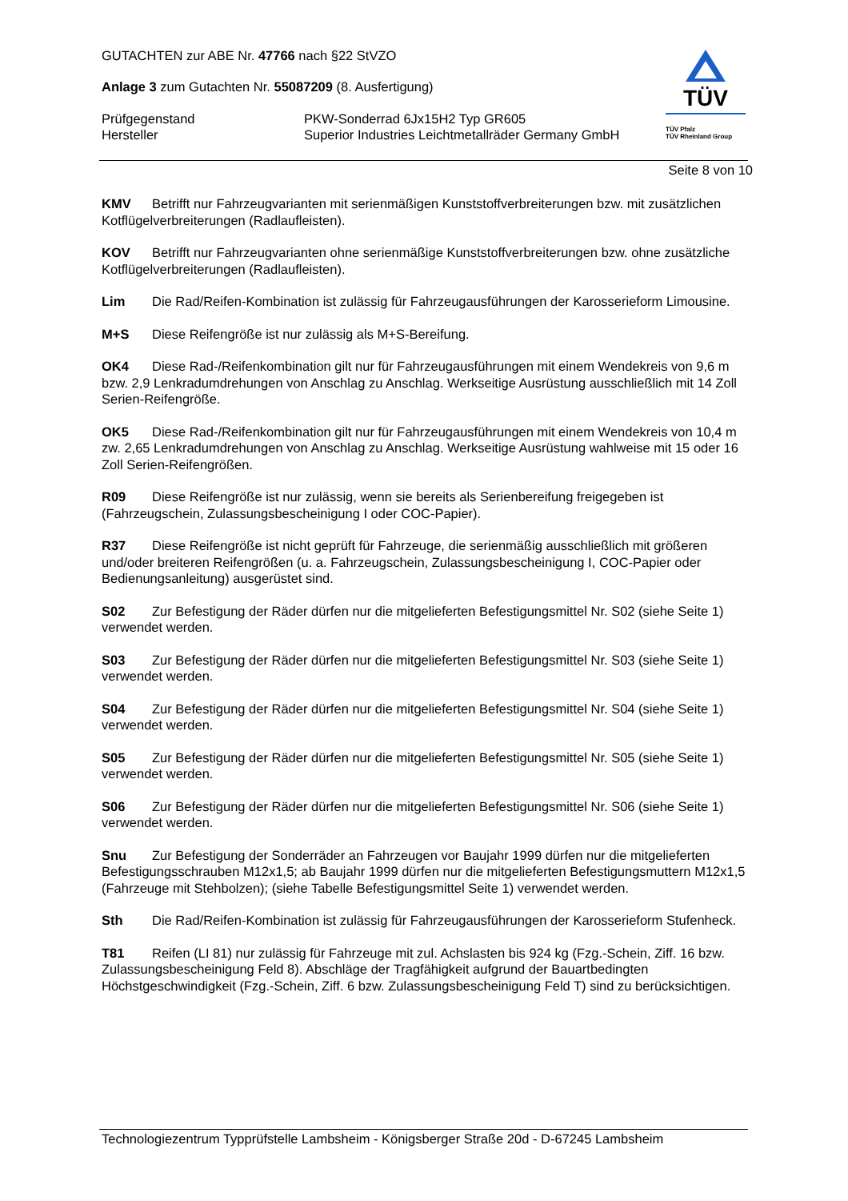GUTACHTEN zur ABE Nr. 47766 nach §22 StVZO
Anlage 3 zum Gutachten Nr. 55087209 (8. Ausfertigung)
Prüfgegenstand PKW-Sonderrad 6Jx15H2 Typ GR605
Hersteller Superior Industries Leichtmetallräder Germany GmbH
TÜV
TÜV Pfalz
TÜV Rheinland Group
Seite 8 von 10
KMV Betrifft nur Fahrzeugvarianten mit serienmäßigen Kunststoffverbreiterungen bzw. mit zusätzlichen Kotflügelverbreiterungen (Radlaufleisten).
KOV Betrifft nur Fahrzeugvarianten ohne serienmäßige Kunststoffverbreiterungen bzw. ohne zusätzliche Kotflügelverbreiterungen (Radlaufleisten).
Lim Die Rad/Reifen-Kombination ist zulässig für Fahrzeugausführungen der Karosserieform Limousine.
M+S Diese Reifengröße ist nur zulässig als M+S-Bereifung.
OK4 Diese Rad-/Reifenkombination gilt nur für Fahrzeugausführungen mit einem Wendekreis von 9,6 m bzw. 2,9 Lenkradumdrehungen von Anschlag zu Anschlag. Werkseitige Ausrüstung ausschließlich mit 14 Zoll Serien-Reifengröße.
OK5 Diese Rad-/Reifenkombination gilt nur für Fahrzeugausführungen mit einem Wendekreis von 10,4 m zw. 2,65 Lenkradumdrehungen von Anschlag zu Anschlag. Werkseitige Ausrüstung wahlweise mit 15 oder 16 Zoll Serien-Reifengrößen.
R09 Diese Reifengröße ist nur zulässig, wenn sie bereits als Serienbereifung freigegeben ist (Fahrzeugschein, Zulassungsbescheinigung I oder COC-Papier).
R37 Diese Reifengröße ist nicht geprüft für Fahrzeuge, die serienmäßig ausschließlich mit größeren und/oder breiteren Reifengrößen (u. a. Fahrzeugschein, Zulassungsbescheinigung I, COC-Papier oder Bedienungsanleitung) ausgerüstet sind.
S02 Zur Befestigung der Räder dürfen nur die mitgelieferten Befestigungsmittel Nr. S02 (siehe Seite 1) verwendet werden.
S03 Zur Befestigung der Räder dürfen nur die mitgelieferten Befestigungsmittel Nr. S03 (siehe Seite 1) verwendet werden.
S04 Zur Befestigung der Räder dürfen nur die mitgelieferten Befestigungsmittel Nr. S04 (siehe Seite 1) verwendet werden.
S05 Zur Befestigung der Räder dürfen nur die mitgelieferten Befestigungsmittel Nr. S05 (siehe Seite 1) verwendet werden.
S06 Zur Befestigung der Räder dürfen nur die mitgelieferten Befestigungsmittel Nr. S06 (siehe Seite 1) verwendet werden.
Snu Zur Befestigung der Sonderräder an Fahrzeugen vor Baujahr 1999 dürfen nur die mitgelieferten Befestigungsschrauben M12x1,5; ab Baujahr 1999 dürfen nur die mitgelieferten Befestigungsmuttern M12x1,5 (Fahrzeuge mit Stehbolzen); (siehe Tabelle Befestigungsmittel Seite 1) verwendet werden.
Sth Die Rad/Reifen-Kombination ist zulässig für Fahrzeugausführungen der Karosserieform Stufenheck.
T81 Reifen (LI 81) nur zulässig für Fahrzeuge mit zul. Achslasten bis 924 kg (Fzg.-Schein, Ziff. 16 bzw. Zulassungsbescheinigung Feld 8). Abschläge der Tragfähigkeit aufgrund der Bauartbedingten Höchstgeschwindigkeit (Fzg.-Schein, Ziff. 6 bzw. Zulassungsbescheinigung Feld T) sind zu berücksichtigen.
Technologiezentrum Typprüfstelle Lambsheim - Königsberger Straße 20d - D-67245 Lambsheim